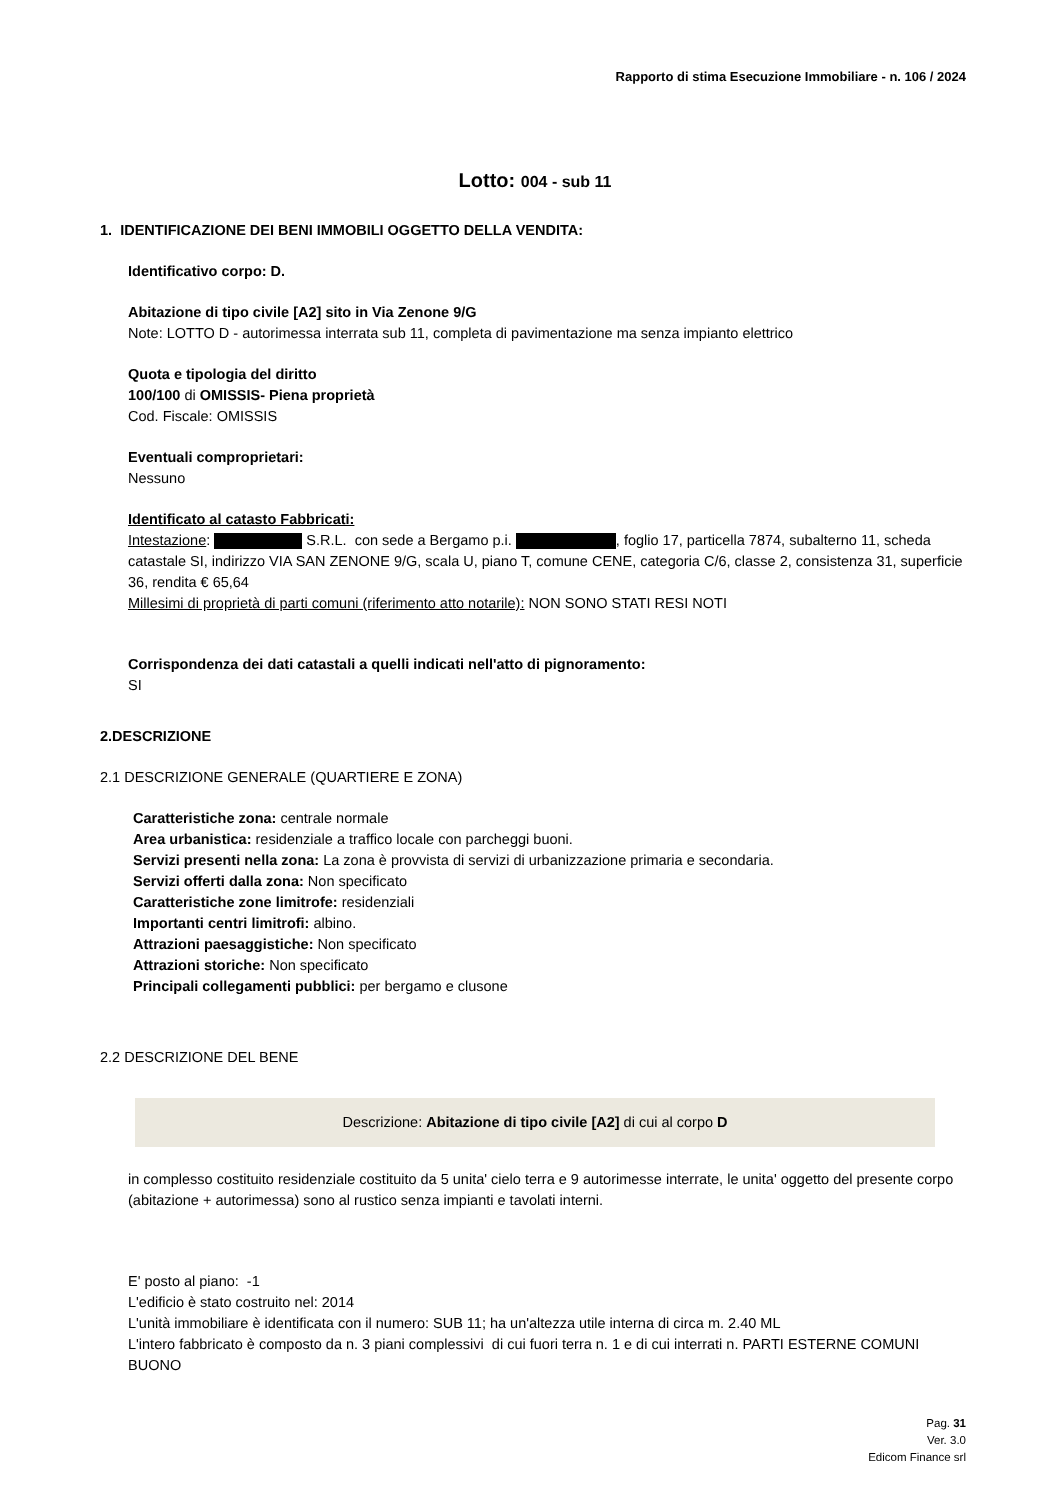Rapporto di stima Esecuzione Immobiliare - n. 106 / 2024
Lotto: 004 - sub 11
1. IDENTIFICAZIONE DEI BENI IMMOBILI OGGETTO DELLA VENDITA:
Identificativo corpo: D.
Abitazione di tipo civile [A2] sito in Via Zenone 9/G
Note: LOTTO D - autorimessa interrata sub 11, completa di pavimentazione ma senza impianto elettrico
Quota e tipologia del diritto
100/100 di OMISSIS- Piena proprietà
Cod. Fiscale: OMISSIS
Eventuali comproprietari:
Nessuno
Identificato al catasto Fabbricati:
Intestazione: S.R.L. con sede a Bergamo p.i. , foglio 17, particella 7874, subalterno 11, scheda catastale SI, indirizzo VIA SAN ZENONE 9/G, scala U, piano T, comune CENE, categoria C/6, classe 2, consistenza 31, superficie 36, rendita € 65,64
Millesimi di proprietà di parti comuni (riferimento atto notarile): NON SONO STATI RESI NOTI
Corrispondenza dei dati catastali a quelli indicati nell'atto di pignoramento:
SI
2.DESCRIZIONE
2.1 DESCRIZIONE GENERALE (QUARTIERE E ZONA)
Caratteristiche zona: centrale normale
Area urbanistica: residenziale a traffico locale con parcheggi buoni.
Servizi presenti nella zona: La zona è provvista di servizi di urbanizzazione primaria e secondaria.
Servizi offerti dalla zona: Non specificato
Caratteristiche zone limitrofe: residenziali
Importanti centri limitrofi: albino.
Attrazioni paesaggistiche: Non specificato
Attrazioni storiche: Non specificato
Principali collegamenti pubblici: per bergamo e clusone
2.2 DESCRIZIONE DEL BENE
Descrizione: Abitazione di tipo civile [A2] di cui al corpo D
in complesso costituito residenziale costituito da 5 unita' cielo terra e 9 autorimesse interrate, le unita' oggetto del presente corpo (abitazione + autorimessa) sono al rustico senza impianti e tavolati interni.
E' posto al piano: -1
L'edificio è stato costruito nel: 2014
L'unità immobiliare è identificata con il numero: SUB 11; ha un'altezza utile interna di circa m. 2.40 ML
L'intero fabbricato è composto da n. 3 piani complessivi di cui fuori terra n. 1 e di cui interrati n. PARTI ESTERNE COMUNI BUONO
Pag. 31
Ver. 3.0
Edicom Finance srl